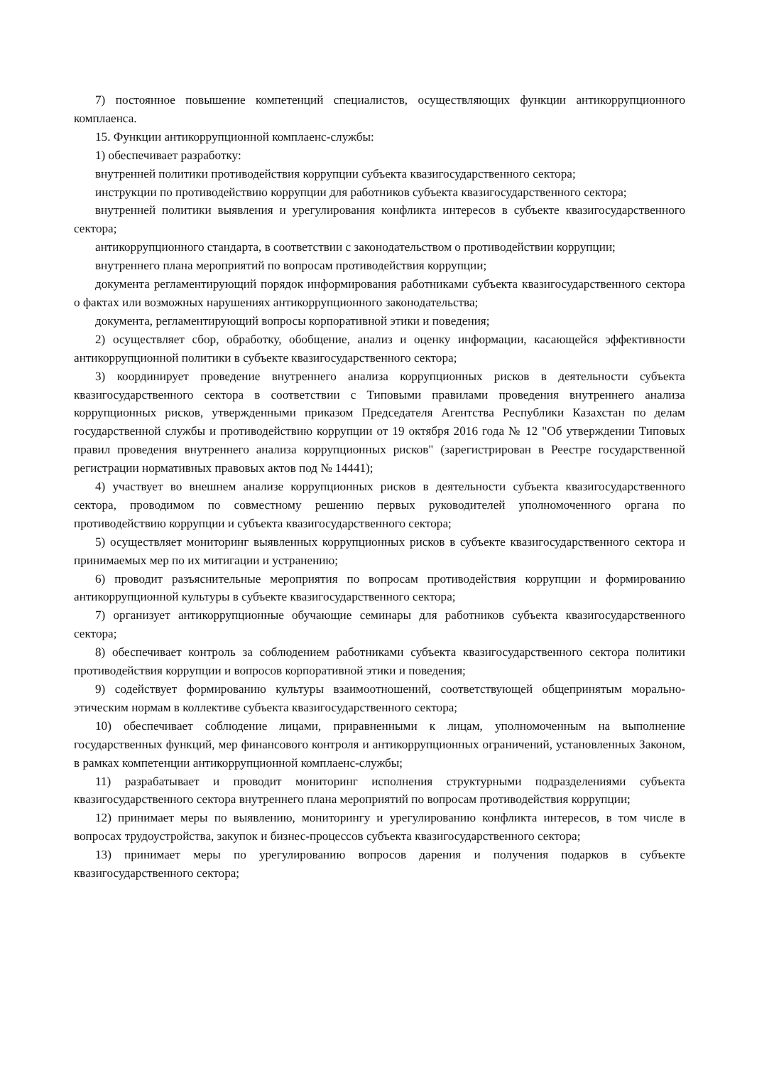7) постоянное повышение компетенций специалистов, осуществляющих функции антикоррупционного комплаенса.
15. Функции антикоррупционной комплаенс-службы:
1) обеспечивает разработку:
внутренней политики противодействия коррупции субъекта квазигосударственного сектора;
инструкции по противодействию коррупции для работников субъекта квазигосударственного сектора;
внутренней политики выявления и урегулирования конфликта интересов в субъекте квазигосударственного сектора;
антикоррупционного стандарта, в соответствии с законодательством о противодействии коррупции;
внутреннего плана мероприятий по вопросам противодействия коррупции;
документа регламентирующий порядок информирования работниками субъекта квазигосударственного сектора о фактах или возможных нарушениях антикоррупционного законодательства;
документа, регламентирующий вопросы корпоративной этики и поведения;
2) осуществляет сбор, обработку, обобщение, анализ и оценку информации, касающейся эффективности антикоррупционной политики в субъекте квазигосударственного сектора;
3) координирует проведение внутреннего анализа коррупционных рисков в деятельности субъекта квазигосударственного сектора в соответствии с Типовыми правилами проведения внутреннего анализа коррупционных рисков, утвержденными приказом Председателя Агентства Республики Казахстан по делам государственной службы и противодействию коррупции от 19 октября 2016 года № 12 "Об утверждении Типовых правил проведения внутреннего анализа коррупционных рисков" (зарегистрирован в Реестре государственной регистрации нормативных правовых актов под № 14441);
4) участвует во внешнем анализе коррупционных рисков в деятельности субъекта квазигосударственного сектора, проводимом по совместному решению первых руководителей уполномоченного органа по противодействию коррупции и субъекта квазигосударственного сектора;
5) осуществляет мониторинг выявленных коррупционных рисков в субъекте квазигосударственного сектора и принимаемых мер по их митигации и устранению;
6) проводит разъяснительные мероприятия по вопросам противодействия коррупции и формированию антикоррупционной культуры в субъекте квазигосударственного сектора;
7) организует антикоррупционные обучающие семинары для работников субъекта квазигосударственного сектора;
8) обеспечивает контроль за соблюдением работниками субъекта квазигосударственного сектора политики противодействия коррупции и вопросов корпоративной этики и поведения;
9) содействует формированию культуры взаимоотношений, соответствующей общепринятым морально-этическим нормам в коллективе субъекта квазигосударственного сектора;
10) обеспечивает соблюдение лицами, приравненными к лицам, уполномоченным на выполнение государственных функций, мер финансового контроля и антикоррупционных ограничений, установленных Законом, в рамках компетенции антикоррупционной комплаенс-службы;
11) разрабатывает и проводит мониторинг исполнения структурными подразделениями субъекта квазигосударственного сектора внутреннего плана мероприятий по вопросам противодействия коррупции;
12) принимает меры по выявлению, мониторингу и урегулированию конфликта интересов, в том числе в вопросах трудоустройства, закупок и бизнес-процессов субъекта квазигосударственного сектора;
13) принимает меры по урегулированию вопросов дарения и получения подарков в субъекте квазигосударственного сектора;